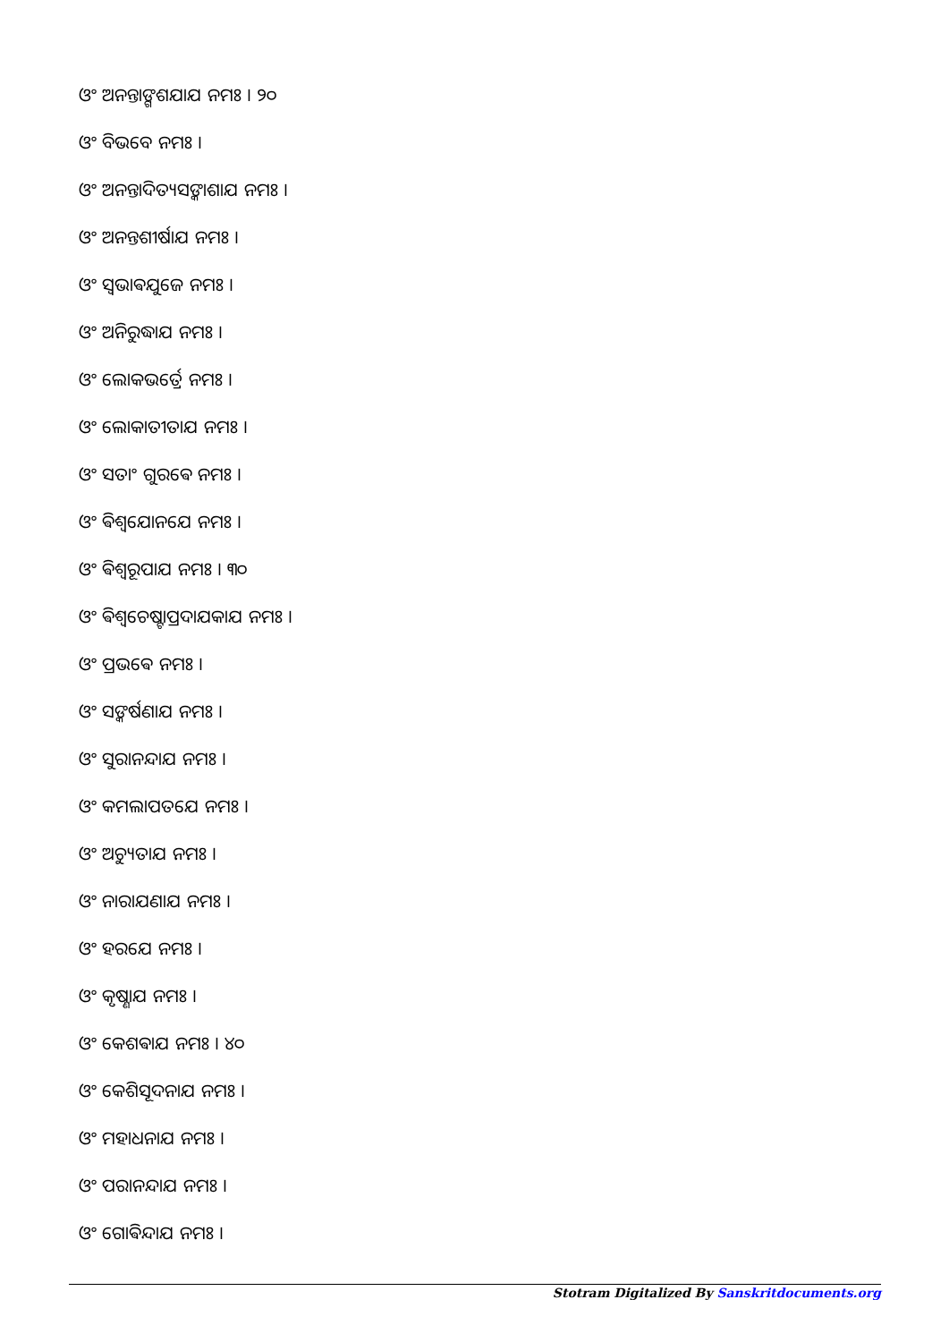ଓଂ ଅନନ୍ତାଙ୍ଗଶଯାଯ ନମଃ । ୨୦
ଓଂ ବିଭବେ ନମଃ ।
ଓଂ ଅନନ୍ତାଦିତ୍ୟସଙ୍କାଶାଯ ନମଃ ।
ଓଂ ଅନନ୍ତଶୀର୍ଷାଯ ନମଃ ।
ଓଂ ସ୍ଵଭାଵଯୁଜେ ନମଃ ।
ଓଂ ଅନିରୁଦ୍ଧାଯ ନମଃ ।
ଓଂ ଲୋକଭର୍ତ୍ରେ ନମଃ ।
ଓଂ ଲୋକାତୀତାଯ ନମଃ ।
ଓଂ ସତାଂ ଗୁରଵେ ନମଃ ।
ଓଂ ଵିଶ୍ଵଯୋନଯେ ନମଃ ।
ଓଂ ଵିଶ୍ଵରୂପାଯ ନମଃ । ୩୦
ଓଂ ଵିଶ୍ଵଚେଷ୍ଟାପ୍ରଦାଯକାଯ ନମଃ ।
ଓଂ ପ୍ରଭଵେ ନମଃ ।
ଓଂ ସଙ୍କର୍ଷଣାଯ ନମଃ ।
ଓଂ ସୁରାନନ୍ଦାଯ ନମଃ ।
ଓଂ କମଲାପତଯେ ନମଃ ।
ଓଂ ଅଚ୍ୟୁତାଯ ନମଃ ।
ଓଂ ନାରାଯଣାଯ ନମଃ ।
ଓଂ ହରଯେ ନମଃ ।
ଓଂ କୃଷ୍ଣାଯ ନମଃ ।
ଓଂ କେଶଵାଯ ନମଃ । ୪୦
ଓଂ କେଶିସୂଦନାଯ ନମଃ ।
ଓଂ ମହାଧନାଯ ନମଃ ।
ଓଂ ପରାନନ୍ଦାଯ ନମଃ ।
ଓଂ ଗୋଵିନ୍ଦାଯ ନମଃ ।
Stotram Digitalized By Sanskritdocuments.org